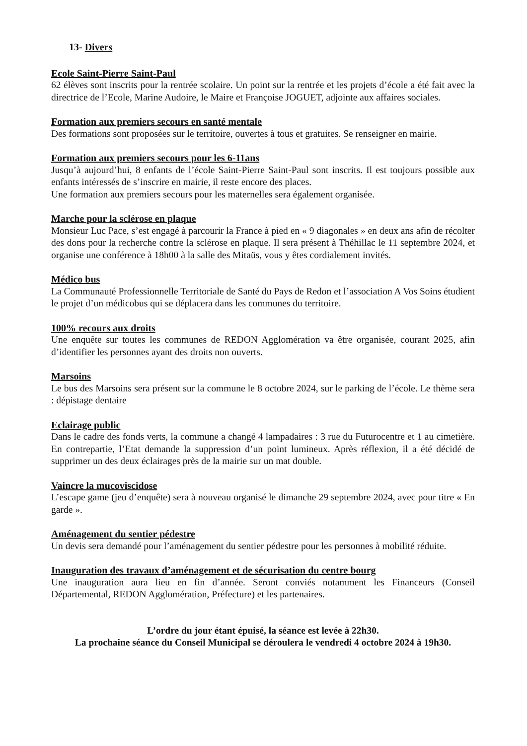13- Divers
Ecole Saint-Pierre Saint-Paul
62 élèves sont inscrits pour la rentrée scolaire. Un point sur la rentrée et les projets d’école a été fait avec la directrice de l’Ecole, Marine Audoire, le Maire et Françoise JOGUET, adjointe aux affaires sociales.
Formation aux premiers secours en santé mentale
Des formations sont proposées sur le territoire, ouvertes à tous et gratuites. Se renseigner en mairie.
Formation aux premiers secours pour les 6-11ans
Jusqu’à aujourd’hui, 8 enfants de l’école Saint-Pierre Saint-Paul sont inscrits. Il est toujours possible aux enfants intéressés de s’inscrire en mairie, il reste encore des places.
Une formation aux premiers secours pour les maternelles sera également organisée.
Marche pour la sclérose en plaque
Monsieur Luc Pace, s’est engagé à parcourir la France à pied en « 9 diagonales » en deux ans afin de récolter des dons pour la recherche contre la sclérose en plaque. Il sera présent à Théhillac le 11 septembre 2024, et organise une conférence à 18h00 à la salle des Mitaüs, vous y êtes cordialement invités.
Médico bus
La Communauté Professionnelle Territoriale de Santé du Pays de Redon et l’association A Vos Soins étudient le projet d’un médicobus qui se déplacera dans les communes du territoire.
100% recours aux droits
Une enquête sur toutes les communes de REDON Agglomération va être organisée, courant 2025, afin d’identifier les personnes ayant des droits non ouverts.
Marsoins
Le bus des Marsoins sera présent sur la commune le 8 octobre 2024, sur le parking de l’école. Le thème sera : dépistage dentaire
Eclairage public
Dans le cadre des fonds verts, la commune a changé 4 lampadaires : 3 rue du Futurocentre et 1 au cimetière. En contrepartie, l’Etat demande la suppression d’un point lumineux. Après réflexion, il a été décidé de supprimer un des deux éclairages près de la mairie sur un mat double.
Vaincre la mucoviscidose
L’escape game (jeu d’enquête) sera à nouveau organisé le dimanche 29 septembre 2024, avec pour titre « En garde ».
Aménagement du sentier pédestre
Un devis sera demandé pour l’aménagement du sentier pédestre pour les personnes à mobilité réduite.
Inauguration des travaux d’aménagement et de sécurisation du centre bourg
Une inauguration aura lieu en fin d’année. Seront conviés notamment les Financeurs (Conseil Départemental, REDON Agglomération, Préfecture) et les partenaires.
L’ordre du jour étant épuisé, la séance est levée à 22h30.
La prochaine séance du Conseil Municipal se déroulera le vendredi 4 octobre 2024 à 19h30.